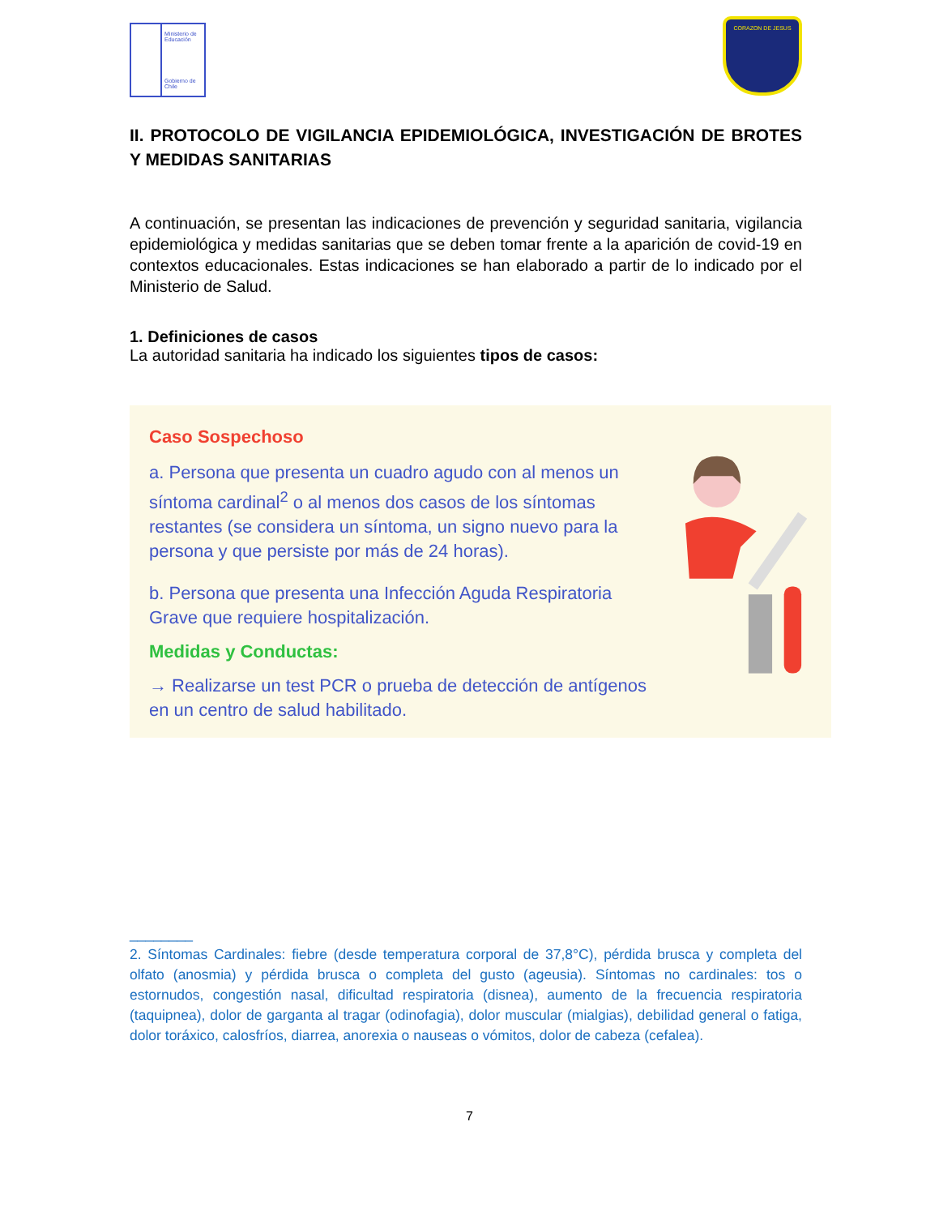Ministerio de Educación
Gobierno de Chile
CORAZON DE JESUS
II. PROTOCOLO DE VIGILANCIA EPIDEMIOLÓGICA, INVESTIGACIÓN DE BROTES Y MEDIDAS SANITARIAS
A continuación, se presentan las indicaciones de prevención y seguridad sanitaria, vigilancia epidemiológica y medidas sanitarias que se deben tomar frente a la aparición de covid-19 en contextos educacionales. Estas indicaciones se han elaborado a partir de lo indicado por el Ministerio de Salud.
1. Definiciones de casos
La autoridad sanitaria ha indicado los siguientes tipos de casos:
Caso Sospechoso
a. Persona que presenta un cuadro agudo con al menos un síntoma cardinal<sup>2</sup> o al menos dos casos de los síntomas restantes (se considera un síntoma, un signo nuevo para la persona y que persiste por más de 24 horas).
b. Persona que presenta una Infección Aguda Respiratoria Grave que requiere hospitalización.
Medidas y Conductas:
→ Realizarse un test PCR o prueba de detección de antígenos en un centro de salud habilitado.
________
2. Síntomas Cardinales: fiebre (desde temperatura corporal de 37,8°C), pérdida brusca y completa del olfato (anosmia) y pérdida brusca o completa del gusto (ageusia). Síntomas no cardinales: tos o estornudos, congestión nasal, dificultad respiratoria (disnea), aumento de la frecuencia respiratoria (taquipnea), dolor de garganta al tragar (odinofagia), dolor muscular (mialgias), debilidad general o fatiga, dolor toráxico, calosfríos, diarrea, anorexia o nauseas o vómitos, dolor de cabeza (cefalea).
7